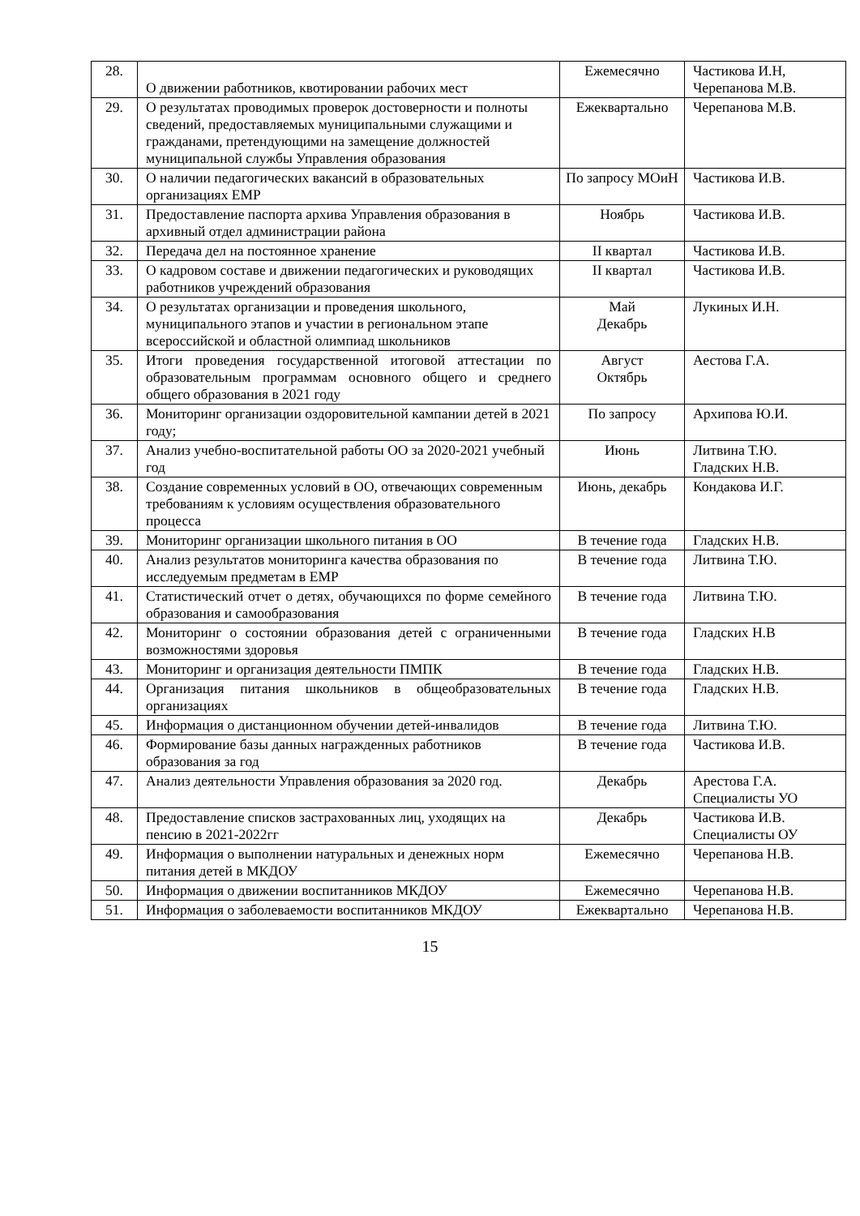| 28. | О движении работников, квотировании рабочих мест | Ежемесячно | Частикова И.Н, Черепанова М.В. |
| 29. | О результатах проводимых проверок достоверности и полноты сведений, предоставляемых муниципальными служащими и гражданами, претендующими на замещение должностей муниципальной службы Управления образования | Ежеквартально | Черепанова М.В. |
| 30. | О наличии педагогических вакансий в образовательных организациях ЕМР | По запросу МОиН | Частикова И.В. |
| 31. | Предоставление паспорта архива Управления образования в архивный отдел администрации района | Ноябрь | Частикова И.В. |
| 32. | Передача дел на постоянное хранение | II квартал | Частикова И.В. |
| 33. | О кадровом составе и движении педагогических и руководящих работников учреждений образования | II квартал | Частикова И.В. |
| 34. | О результатах организации и проведения школьного, муниципального этапов и участии в региональном этапе всероссийской и областной олимпиад школьников | Май Декабрь | Лукиных И.Н. |
| 35. | Итоги проведения государственной итоговой аттестации по образовательным программам основного общего и среднего общего образования в 2021 году | Август Октябрь | Аестова Г.А. |
| 36. | Мониторинг организации оздоровительной кампании детей в 2021 году; | По запросу | Архипова Ю.И. |
| 37. | Анализ учебно-воспитательной работы ОО за 2020-2021 учебный год | Июнь | Литвина Т.Ю. Гладских Н.В. |
| 38. | Создание современных условий в ОО, отвечающих современным требованиям к условиям осуществления образовательного процесса | Июнь, декабрь | Кондакова И.Г. |
| 39. | Мониторинг организации школьного питания в ОО | В течение года | Гладских Н.В. |
| 40. | Анализ результатов мониторинга качества образования по исследуемым предметам в ЕМР | В течение года | Литвина Т.Ю. |
| 41. | Статистический отчет о детях, обучающихся по форме семейного образования и самообразования | В течение года | Литвина Т.Ю. |
| 42. | Мониторинг о состоянии образования детей с ограниченными возможностями здоровья | В течение года | Гладских Н.В |
| 43. | Мониторинг и организация деятельности ПМПК | В течение года | Гладских Н.В. |
| 44. | Организация питания школьников в общеобразовательных организациях | В течение года | Гладских Н.В. |
| 45. | Информация о дистанционном обучении детей-инвалидов | В течение года | Литвина Т.Ю. |
| 46. | Формирование базы данных награжденных работников образования за год | В течение года | Частикова И.В. |
| 47. | Анализ деятельности Управления образования за 2020 год. | Декабрь | Арестова Г.А. Специалисты УО |
| 48. | Предоставление списков застрахованных лиц, уходящих на пенсию в 2021-2022гг | Декабрь | Частикова И.В. Специалисты ОУ |
| 49. | Информация о выполнении натуральных и денежных норм питания детей в МКДОУ | Ежемесячно | Черепанова Н.В. |
| 50. | Информация о движении воспитанников МКДОУ | Ежемесячно | Черепанова Н.В. |
| 51. | Информация о заболеваемости воспитанников МКДОУ | Ежеквартально | Черепанова Н.В. |
15